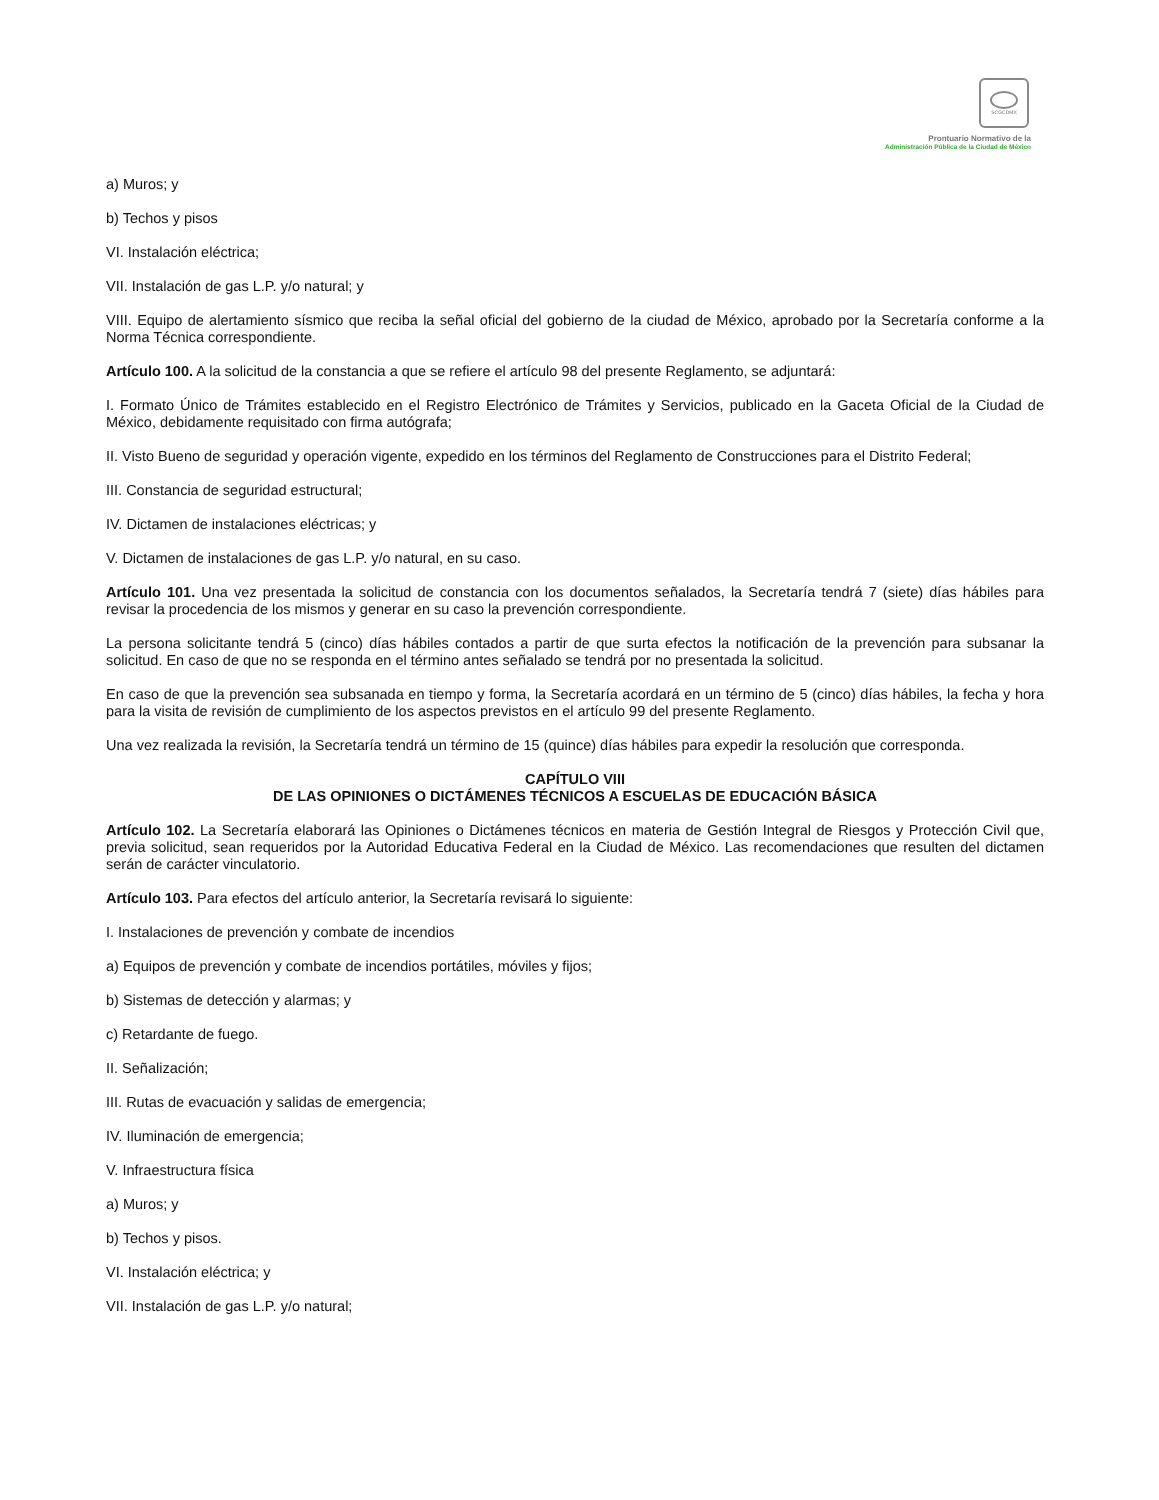SCGCDMX
Prontuario Normativo de la
Administración Pública de la Ciudad de México
a) Muros; y
b) Techos y pisos
VI. Instalación eléctrica;
VII. Instalación de gas L.P. y/o natural; y
VIII. Equipo de alertamiento sísmico que reciba la señal oficial del gobierno de la ciudad de México, aprobado por la Secretaría conforme a la Norma Técnica correspondiente.
Artículo 100. A la solicitud de la constancia a que se refiere el artículo 98 del presente Reglamento, se adjuntará:
I. Formato Único de Trámites establecido en el Registro Electrónico de Trámites y Servicios, publicado en la Gaceta Oficial de la Ciudad de México, debidamente requisitado con firma autógrafa;
II. Visto Bueno de seguridad y operación vigente, expedido en los términos del Reglamento de Construcciones para el Distrito Federal;
III. Constancia de seguridad estructural;
IV. Dictamen de instalaciones eléctricas; y
V. Dictamen de instalaciones de gas L.P. y/o natural, en su caso.
Artículo 101. Una vez presentada la solicitud de constancia con los documentos señalados, la Secretaría tendrá 7 (siete) días hábiles para revisar la procedencia de los mismos y generar en su caso la prevención correspondiente.
La persona solicitante tendrá 5 (cinco) días hábiles contados a partir de que surta efectos la notificación de la prevención para subsanar la solicitud. En caso de que no se responda en el término antes señalado se tendrá por no presentada la solicitud.
En caso de que la prevención sea subsanada en tiempo y forma, la Secretaría acordará en un término de 5 (cinco) días hábiles, la fecha y hora para la visita de revisión de cumplimiento de los aspectos previstos en el artículo 99 del presente Reglamento.
Una vez realizada la revisión, la Secretaría tendrá un término de 15 (quince) días hábiles para expedir la resolución que corresponda.
CAPÍTULO VIII
DE LAS OPINIONES O DICTÁMENES TÉCNICOS A ESCUELAS DE EDUCACIÓN BÁSICA
Artículo 102. La Secretaría elaborará las Opiniones o Dictámenes técnicos en materia de Gestión Integral de Riesgos y Protección Civil que, previa solicitud, sean requeridos por la Autoridad Educativa Federal en la Ciudad de México. Las recomendaciones que resulten del dictamen serán de carácter vinculatorio.
Artículo 103. Para efectos del artículo anterior, la Secretaría revisará lo siguiente:
I. Instalaciones de prevención y combate de incendios
a) Equipos de prevención y combate de incendios portátiles, móviles y fijos;
b) Sistemas de detección y alarmas; y
c) Retardante de fuego.
II. Señalización;
III. Rutas de evacuación y salidas de emergencia;
IV. Iluminación de emergencia;
V. Infraestructura física
a) Muros; y
b) Techos y pisos.
VI. Instalación eléctrica; y
VII. Instalación de gas L.P. y/o natural;